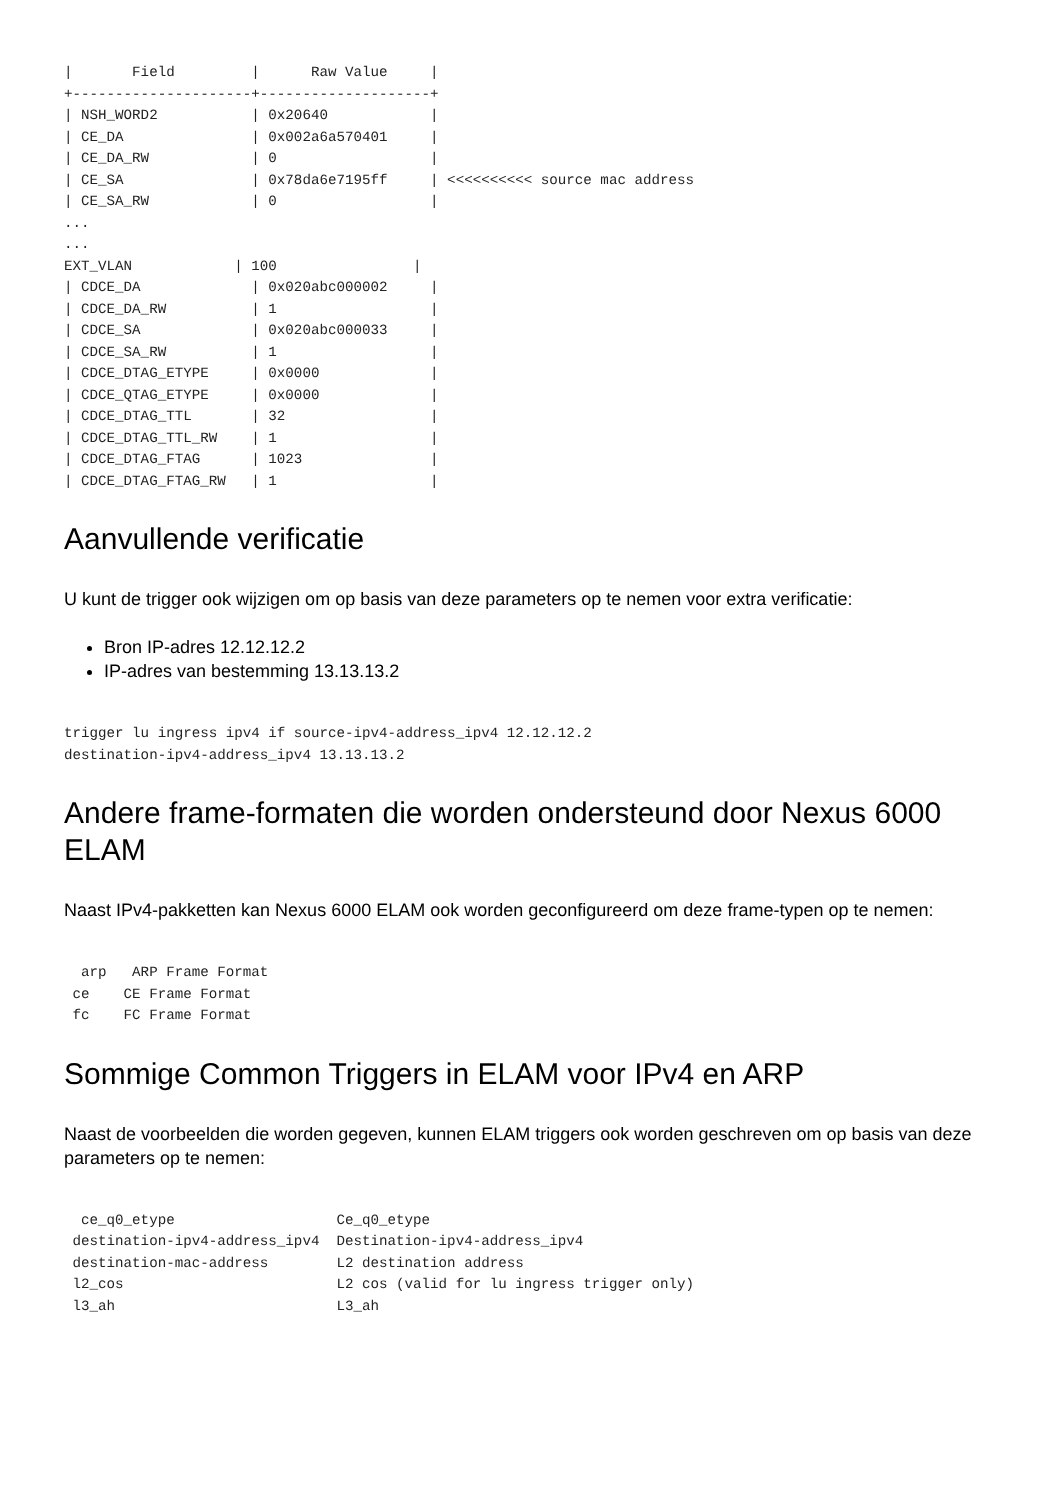|       Field         |      Raw Value     |
+---------------------+--------------------+
| NSH_WORD2           | 0x20640            |
| CE_DA               | 0x002a6a570401     |
| CE_DA_RW            | 0                  |
| CE_SA               | 0x78da6e7195ff     | <<<<<<<<<< source mac address
| CE_SA_RW            | 0                  |
...
...
EXT_VLAN            | 100                |
| CDCE_DA             | 0x020abc000002     |
| CDCE_DA_RW          | 1                  |
| CDCE_SA             | 0x020abc000033     |
| CDCE_SA_RW          | 1                  |
| CDCE_DTAG_ETYPE     | 0x0000             |
| CDCE_QTAG_ETYPE     | 0x0000             |
| CDCE_DTAG_TTL       | 32                 |
| CDCE_DTAG_TTL_RW    | 1                  |
| CDCE_DTAG_FTAG      | 1023               |
| CDCE_DTAG_FTAG_RW   | 1                  |
Aanvullende verificatie
U kunt de trigger ook wijzigen om op basis van deze parameters op te nemen voor extra verificatie:
Bron IP-adres 12.12.12.2
IP-adres van bestemming 13.13.13.2
trigger lu ingress ipv4 if source-ipv4-address_ipv4 12.12.12.2
destination-ipv4-address_ipv4 13.13.13.2
Andere frame-formaten die worden ondersteund door Nexus 6000 ELAM
Naast IPv4-pakketten kan Nexus 6000 ELAM ook worden geconfigureerd om deze frame-typen op te nemen:
  arp   ARP Frame Format
 ce    CE Frame Format
 fc    FC Frame Format
Sommige Common Triggers in ELAM voor IPv4 en ARP
Naast de voorbeelden die worden gegeven, kunnen ELAM triggers ook worden geschreven om op basis van deze parameters op te nemen:
  ce_q0_etype                   Ce_q0_etype
 destination-ipv4-address_ipv4  Destination-ipv4-address_ipv4
 destination-mac-address        L2 destination address
 l2_cos                         L2 cos (valid for lu ingress trigger only)
 l3_ah                          L3_ah